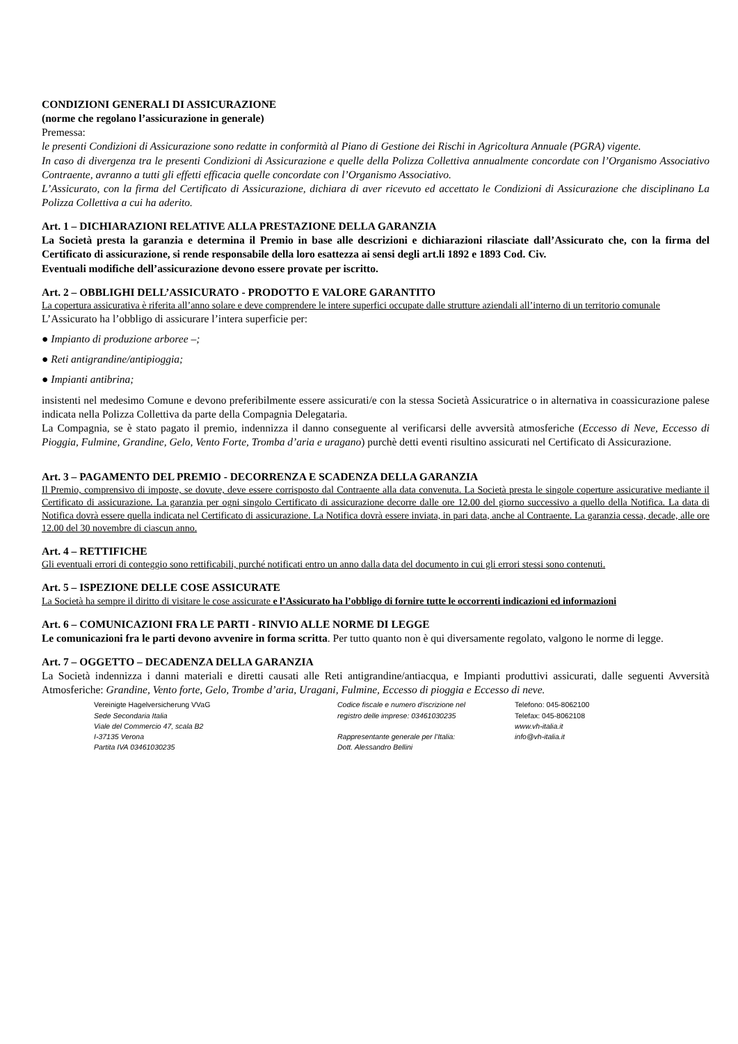CONDIZIONI GENERALI DI ASSICURAZIONE
(norme che regolano l’assicurazione in generale)
Premessa:
le presenti Condizioni di Assicurazione sono redatte in conformità al Piano di Gestione dei Rischi in Agricoltura Annuale (PGRA) vigente.
In caso di divergenza tra le presenti Condizioni di Assicurazione e quelle della Polizza Collettiva annualmente concordate con l’Organismo Associativo Contraente, avranno a tutti gli effetti efficacia quelle concordate con l’Organismo Associativo.
L’Assicurato, con la firma del Certificato di Assicurazione, dichiara di aver ricevuto ed accettato le Condizioni di Assicurazione che disciplinano La Polizza Collettiva a cui ha aderito.
Art. 1 – DICHIARAZIONI RELATIVE ALLA PRESTAZIONE DELLA GARANZIA
La Società presta la garanzia e determina il Premio in base alle descrizioni e dichiarazioni rilasciate dall’Assicurato che, con la firma del Certificato di assicurazione, si rende responsabile della loro esattezza ai sensi degli art.li 1892 e 1893 Cod. Civ.
Eventuali modifiche dell’assicurazione devono essere provate per iscritto.
Art. 2 – OBBLIGHI DELL’ASSICURATO - PRODOTTO E VALORE GARANTITO
La copertura assicurativa è riferita all’anno solare e deve comprendere le intere superfici occupate dalle strutture aziendali all’interno di un territorio comunale
L’Assicurato ha l’obbligo di assicurare l’intera superficie per:
● Impianto di produzione arboree –;
● Reti antigrandine/antipioggia;
● Impianti antibrina;
insistenti nel medesimo Comune e devono preferibilmente essere assicurati/e con la stessa Società Assicuratrice o in alternativa in coassicurazione palese indicata nella Polizza Collettiva da parte della Compagnia Delegataria.
La Compagnia, se è stato pagato il premio, indennizza il danno conseguente al verificarsi delle avversità atmosferiche (Eccesso di Neve, Eccesso di Pioggia, Fulmine, Grandine, Gelo, Vento Forte, Tromba d’aria e uragano) purchè detti eventi risultino assicurati nel Certificato di Assicurazione.
Art. 3 – PAGAMENTO DEL PREMIO - DECORRENZA E SCADENZA DELLA GARANZIA
Il Premio, comprensivo di imposte, se dovute, deve essere corrisposto dal Contraente alla data convenuta. La Società presta le singole coperture assicurative mediante il Certificato di assicurazione. La garanzia per ogni singolo Certificato di assicurazione decorre dalle ore 12.00 del giorno successivo a quello della Notifica. La data di Notifica dovrà essere quella indicata nel Certificato di assicurazione. La Notifica dovrà essere inviata, in pari data, anche al Contraente. La garanzia cessa, decade, alle ore 12.00 del 30 novembre di ciascun anno.
Art. 4 – RETTIFICHE
Gli eventuali errori di conteggio sono rettificabili, purché notificati entro un anno dalla data del documento in cui gli errori stessi sono contenuti.
Art. 5 – ISPEZIONE DELLE COSE ASSICURATE
La Società ha sempre il diritto di visitare le cose assicurate e l’Assicurato ha l’obbligo di fornire tutte le occorrenti indicazioni ed informazioni
Art. 6 – COMUNICAZIONI FRA LE PARTI - RINVIO ALLE NORME DI LEGGE
Le comunicazioni fra le parti devono avvenire in forma scritta. Per tutto quanto non è qui diversamente regolato, valgono le norme di legge.
Art. 7 – OGGETTO – DECADENZA DELLA GARANZIA
La Società indennizza i danni materiali e diretti causati alle Reti antigrandine/antiacqua, e Impianti produttivi assicurati, dalle seguenti Avversità Atmosferiche: Grandine, Vento forte, Gelo, Trombe d’aria, Uragani, Fulmine, Eccesso di pioggia e Eccesso di neve.
Vereinigte Hagelversicherung VVaG
Sede Secondaria Italia
Viale del Commercio 47, scala B2
I-37135 Verona
Partita IVA 03461030235
Codice fiscale e numero d'iscrizione nel
registro delle imprese: 03461030235
Rappresentante generale per l’Italia:
Dott. Alessandro Bellini
Telefono: 045-8062100
Telefax: 045-8062108
www.vh-italia.it
info@vh-italia.it